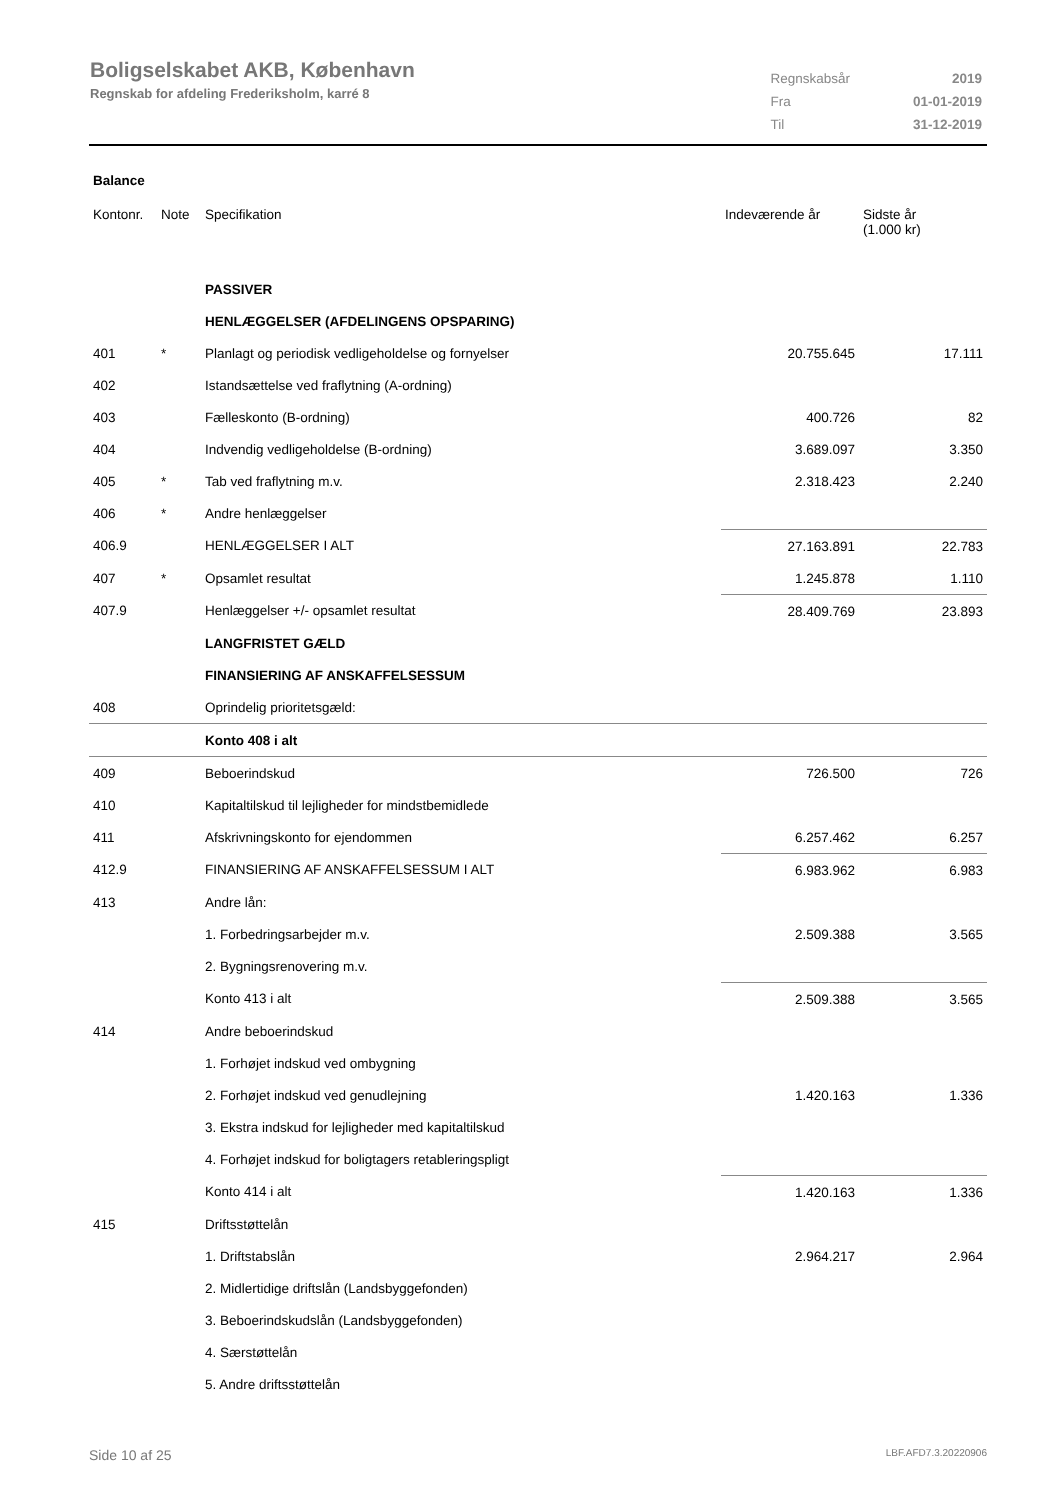Boligselskabet AKB, København
Regnskab for afdeling Frederiksholm, karré 8
| Regnskabsår | 2019 |
| Fra | 01-01-2019 |
| Til | 31-12-2019 |
Balance
| Kontonr. | Note | Specifikation | Indeværende år | Sidste år (1.000 kr) |
| --- | --- | --- | --- | --- |
| | | PASSIVER | | |
| | | HENLÆGGELSER (AFDELINGENS OPSPARING) | | |
| 401 | * | Planlagt og periodisk vedligeholdelse og fornyelser | 20.755.645 | 17.111 |
| 402 | | Istandsættelse ved fraflytning (A-ordning) | | |
| 403 | | Fælleskonto (B-ordning) | 400.726 | 82 |
| 404 | | Indvendig vedligeholdelse (B-ordning) | 3.689.097 | 3.350 |
| 405 | * | Tab ved fraflytning m.v. | 2.318.423 | 2.240 |
| 406 | * | Andre henlæggelser | | |
| 406.9 | | HENLÆGGELSER I ALT | 27.163.891 | 22.783 |
| 407 | * | Opsamlet resultat | 1.245.878 | 1.110 |
| 407.9 | | Henlæggelser +/- opsamlet resultat | 28.409.769 | 23.893 |
| | | LANGFRISTET GÆLD | | |
| | | FINANSIERING AF ANSKAFFELSESSUM | | |
| 408 | | Oprindelig prioritetsgæld: | | |
| | | Konto 408 i alt | | |
| 409 | | Beboerindskud | 726.500 | 726 |
| 410 | | Kapitaltilskud til lejligheder for mindstbemidlede | | |
| 411 | | Afskrivningskonto for ejendommen | 6.257.462 | 6.257 |
| 412.9 | | FINANSIERING AF ANSKAFFELSESSUM I ALT | 6.983.962 | 6.983 |
| 413 | | Andre lån: | | |
| | | 1. Forbedringsarbejder m.v. | 2.509.388 | 3.565 |
| | | 2. Bygningsrenovering m.v. | | |
| | | Konto 413 i alt | 2.509.388 | 3.565 |
| 414 | | Andre beboerindskud | | |
| | | 1. Forhøjet indskud ved ombygning | | |
| | | 2. Forhøjet indskud ved genudlejning | 1.420.163 | 1.336 |
| | | 3. Ekstra indskud for lejligheder med kapitaltilskud | | |
| | | 4. Forhøjet indskud for boligtagers retableringspligt | | |
| | | Konto 414 i alt | 1.420.163 | 1.336 |
| 415 | | Driftsstøttelån | | |
| | | 1. Driftstabslån | 2.964.217 | 2.964 |
| | | 2. Midlertidige driftslån (Landsbyggefonden) | | |
| | | 3. Beboerindskudslån (Landsbyggefonden) | | |
| | | 4. Særstøttelån | | |
| | | 5. Andre driftsstøttelån | | |
Side 10 af 25 LBF.AFD7.3.20220906